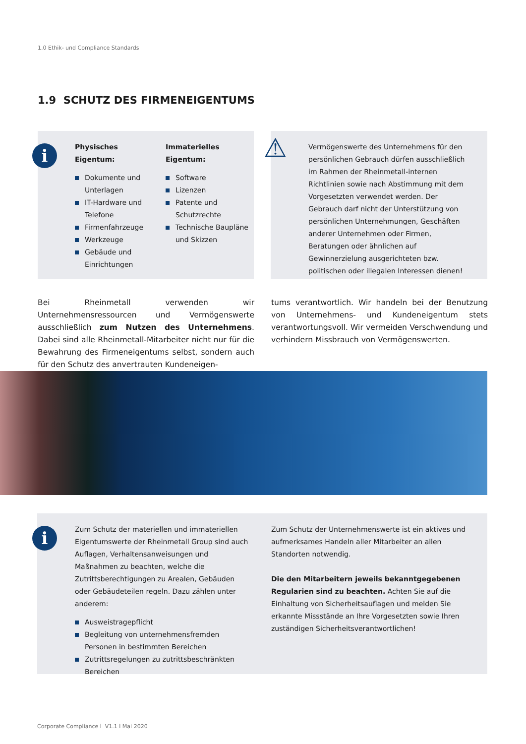1.0 Ethik- und Compliance Standards
1.9 SCHUTZ DES FIRMENEIGENTUMS
i
Physisches
Eigentum:
Dokumente und Unterlagen
IT-Hardware und Telefone
Firmenfahrzeuge
Werkzeuge
Gebäude und Einrichtungen
Immaterielles
Eigentum:
Software
Lizenzen
Patente und Schutzrechte
Technische Baupläne und Skizzen
⚠
Vermögenswerte des Unternehmens für den persönlichen Gebrauch dürfen ausschließlich im Rahmen der Rheinmetall-internen Richtlinien sowie nach Abstimmung mit dem Vorgesetzten verwendet werden. Der Gebrauch darf nicht der Unterstützung von persönlichen Unternehmungen, Geschäften anderer Unternehmen oder Firmen, Beratungen oder ähnlichen auf Gewinnerzielung ausgerichteten bzw. politischen oder illegalen Interessen dienen!
Bei Rheinmetall verwenden wir Unternehmensressourcen und Vermögenswerte ausschließlich zum Nutzen des Unternehmens. Dabei sind alle Rheinmetall-Mitarbeiter nicht nur für die Bewahrung des Firmeneigentums selbst, sondern auch für den Schutz des anvertrauten Kundeneigen-
tums verantwortlich. Wir handeln bei der Benutzung von Unternehmens- und Kundeneigentum stets verantwortungsvoll. Wir vermeiden Verschwendung und verhindern Missbrauch von Vermögenswerten.
i
Zum Schutz der materiellen und immateriellen Eigentumswerte der Rheinmetall Group sind auch Auflagen, Verhaltensanweisungen und Maßnahmen zu beachten, welche die Zutrittsberechtigungen zu Arealen, Gebäuden oder Gebäudeteilen regeln. Dazu zählen unter anderem:
Ausweistragepflicht
Begleitung von unternehmensfremden Personen in bestimmten Bereichen
Zutrittsregelungen zu zutrittsbeschränkten Bereichen
Zum Schutz der Unternehmenswerte ist ein aktives und aufmerksames Handeln aller Mitarbeiter an allen Standorten notwendig.
Die den Mitarbeitern jeweils bekanntgegebenen Regularien sind zu beachten. Achten Sie auf die Einhaltung von Sicherheitsauflagen und melden Sie erkannte Missstände an Ihre Vorgesetzten sowie Ihren zuständigen Sicherheitsverantwortlichen!
Corporate Compliance l V1.1 l Mai 2020